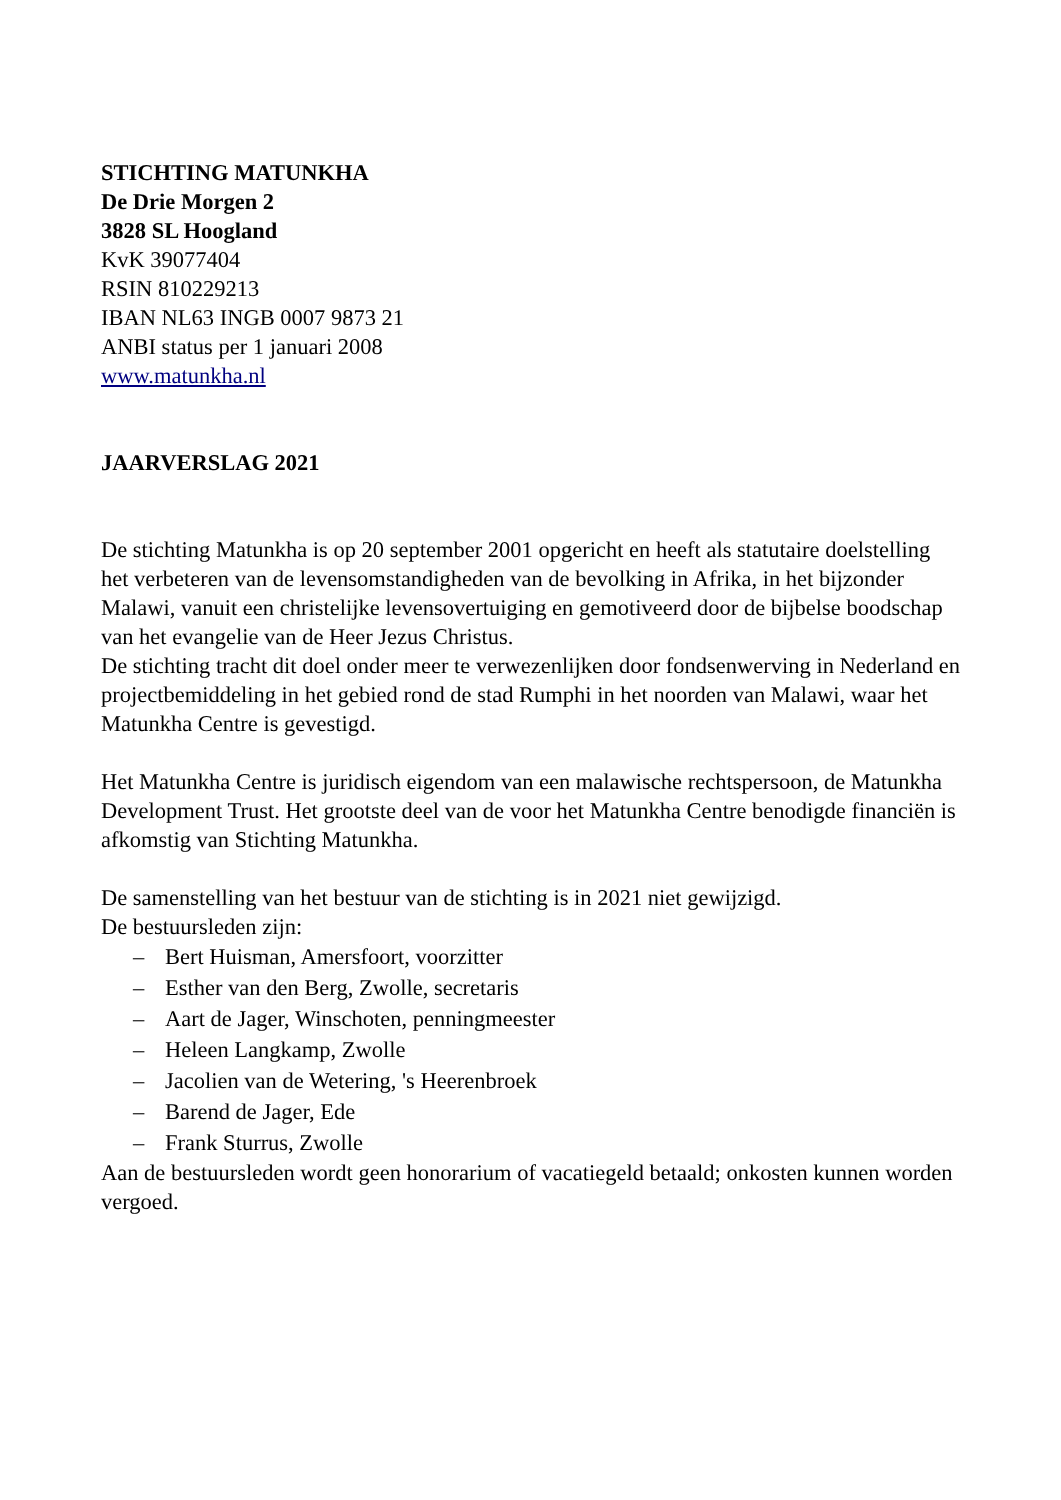STICHTING MATUNKHA
De Drie Morgen 2
3828 SL Hoogland
KvK 39077404
RSIN 810229213
IBAN NL63 INGB 0007 9873 21
ANBI status per 1 januari 2008
www.matunkha.nl
JAARVERSLAG 2021
De stichting Matunkha is op 20 september 2001 opgericht en heeft als statutaire doelstelling het verbeteren van de levensomstandigheden van de bevolking in Afrika, in het bijzonder Malawi, vanuit een christelijke levensovertuiging en gemotiveerd door de bijbelse boodschap van het evangelie van de Heer Jezus Christus.
De stichting tracht dit doel onder meer te verwezenlijken door fondsenwerving in Nederland en projectbemiddeling in het gebied rond de stad Rumphi in het noorden van Malawi, waar het Matunkha Centre is gevestigd.
Het Matunkha Centre is juridisch eigendom van een malawische rechtspersoon, de Matunkha Development Trust. Het grootste deel van de voor het Matunkha Centre benodigde financiën is afkomstig van Stichting Matunkha.
De samenstelling van het bestuur van de stichting is in 2021 niet gewijzigd.
De bestuursleden zijn:
– Bert Huisman, Amersfoort, voorzitter
– Esther van den Berg, Zwolle, secretaris
– Aart de Jager, Winschoten, penningmeester
– Heleen Langkamp, Zwolle
– Jacolien van de Wetering, 's Heerenbroek
– Barend de Jager, Ede
– Frank Sturrus, Zwolle
Aan de bestuursleden wordt geen honorarium of vacatiegeld betaald; onkosten kunnen worden vergoed.